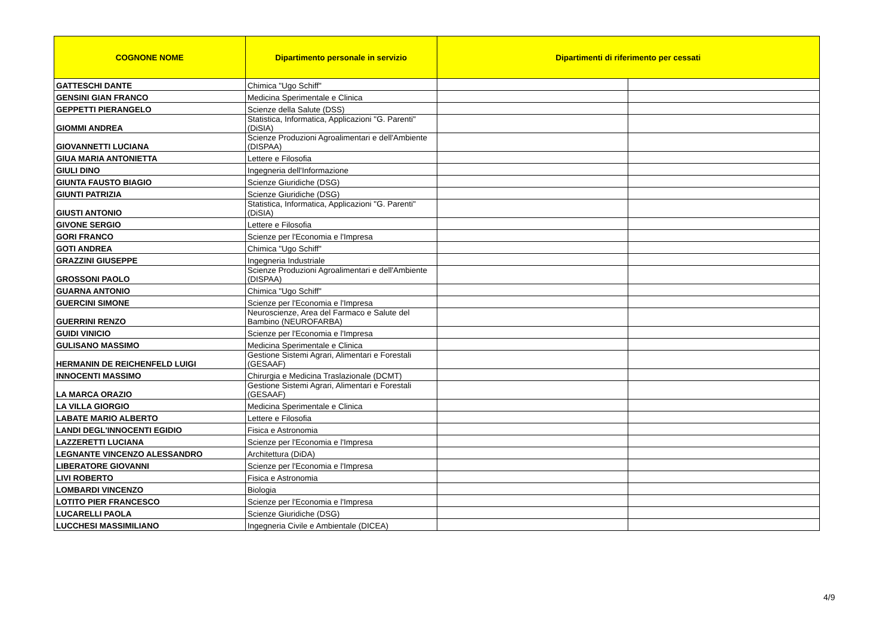| COGNONE NOME | Dipartimento personale in servizio | Dipartimenti di riferimento per cessati | |
| --- | --- | --- | --- |
| GATTESCHI DANTE | Chimica "Ugo Schiff" | | |
| GENSINI GIAN FRANCO | Medicina Sperimentale e Clinica | | |
| GEPPETTI PIERANGELO | Scienze della Salute (DSS) | | |
| GIOMMI ANDREA | Statistica, Informatica, Applicazioni "G. Parenti" (DiSIA) | | |
| GIOVANNETTI LUCIANA | Scienze Produzioni Agroalimentari e dell'Ambiente (DISPAA) | | |
| GIUA MARIA ANTONIETTA | Lettere e Filosofia | | |
| GIULI DINO | Ingegneria dell'Informazione | | |
| GIUNTA FAUSTO BIAGIO | Scienze Giuridiche (DSG) | | |
| GIUNTI PATRIZIA | Scienze Giuridiche (DSG) | | |
| GIUSTI ANTONIO | Statistica, Informatica, Applicazioni "G. Parenti" (DiSIA) | | |
| GIVONE SERGIO | Lettere e Filosofia | | |
| GORI FRANCO | Scienze per l'Economia e l'Impresa | | |
| GOTI ANDREA | Chimica "Ugo Schiff" | | |
| GRAZZINI GIUSEPPE | Ingegneria Industriale | | |
| GROSSONI PAOLO | Scienze Produzioni Agroalimentari e dell'Ambiente (DISPAA) | | |
| GUARNA ANTONIO | Chimica "Ugo Schiff" | | |
| GUERCINI SIMONE | Scienze per l'Economia e l'Impresa | | |
| GUERRINI RENZO | Neuroscienze, Area del Farmaco e Salute del Bambino (NEUROFARBA) | | |
| GUIDI VINICIO | Scienze per l'Economia e l'Impresa | | |
| GULISANO MASSIMO | Medicina Sperimentale e Clinica | | |
| HERMANIN DE REICHENFELD LUIGI | Gestione Sistemi Agrari, Alimentari e Forestali (GESAAF) | | |
| INNOCENTI MASSIMO | Chirurgia e Medicina Traslazionale (DCMT) | | |
| LA MARCA ORAZIO | Gestione Sistemi Agrari, Alimentari e Forestali (GESAAF) | | |
| LA VILLA GIORGIO | Medicina Sperimentale e Clinica | | |
| LABATE MARIO ALBERTO | Lettere e Filosofia | | |
| LANDI DEGL'INNOCENTI EGIDIO | Fisica e Astronomia | | |
| LAZZERETTI LUCIANA | Scienze per l'Economia e l'Impresa | | |
| LEGNANTE VINCENZO ALESSANDRO | Architettura (DiDA) | | |
| LIBERATORE GIOVANNI | Scienze per l'Economia e l'Impresa | | |
| LIVI ROBERTO | Fisica e Astronomia | | |
| LOMBARDI VINCENZO | Biologia | | |
| LOTITO PIER FRANCESCO | Scienze per l'Economia e l'Impresa | | |
| LUCARELLI PAOLA | Scienze Giuridiche (DSG) | | |
| LUCCHESI MASSIMILIANO | Ingegneria Civile e Ambientale (DICEA) | | |
4/9